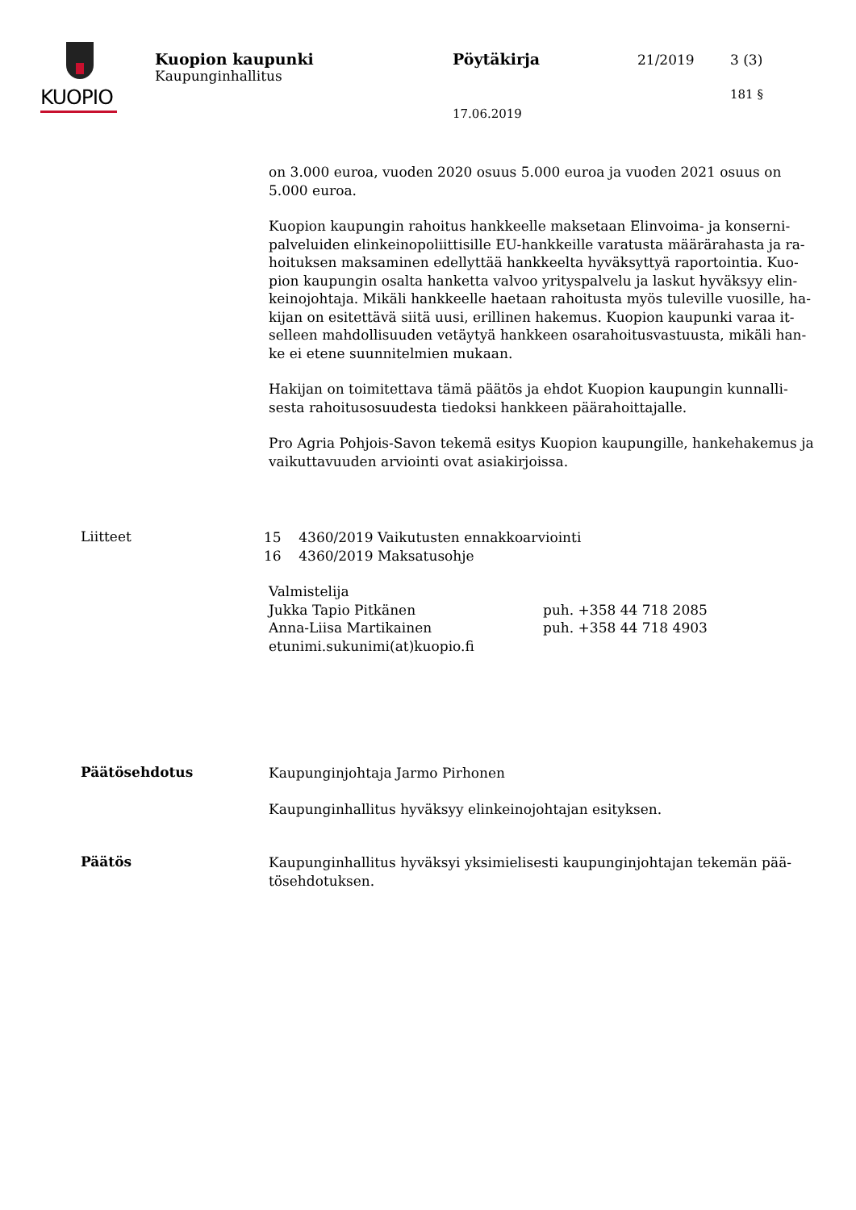KUOPIO
Kuopion kaupunki
Kaupunginhallitus
Pöytäkirja 21/2019 3 (3)
181 §
17.06.2019
on 3.000 euroa, vuoden 2020 osuus 5.000 euroa ja vuoden 2021 osuus on 5.000 euroa.
Kuopion kaupungin rahoitus hankkeelle maksetaan Elinvoima- ja konserni­palveluiden elinkeinopoliittisille EU-hankkeille varatusta määrärahasta ja ra­hoituksen maksaminen edellyttää hankkeelta hyväksyttyä raportointia. Kuo­pion kaupungin osalta hanketta valvoo yrityspalvelu ja laskut hyväksyy elin­keinojohtaja. Mikäli hankkeelle haetaan rahoitusta myös tuleville vuosille, ha­kijan on esitettävä siitä uusi, erillinen hakemus. Kuopion kaupunki varaa it­selleen mahdollisuuden vetäytyä hankkeen osarahoitusvastuusta, mikäli han­ke ei etene suunnitelmien mukaan.
Hakijan on toimitettava tämä päätös ja ehdot Kuopion kaupungin kunnalli­sesta rahoitusosuudesta tiedoksi hankkeen päärahoittajalle.
Pro Agria Pohjois-Savon tekemä esitys Kuopion kaupungille, hankehakemus ja vaikuttavuuden arviointi ovat asiakirjoissa.
Liitteet
15 4360/2019 Vaikutusten ennakkoarviointi
16 4360/2019 Maksatusohje
Valmistelija
Jukka Tapio Pitkänen puh. +358 44 718 2085
Anna-Liisa Martikainen puh. +358 44 718 4903
etunimi.sukunimi(at)kuopio.fi
Päätösehdotus
Kaupunginjohtaja Jarmo Pirhonen
Kaupunginhallitus hyväksyy elinkeinojohtajan esityksen.
Päätös
Kaupunginhallitus hyväksyi yksimielisesti kaupunginjohtajan tekemän pää­tösehdotuksen.